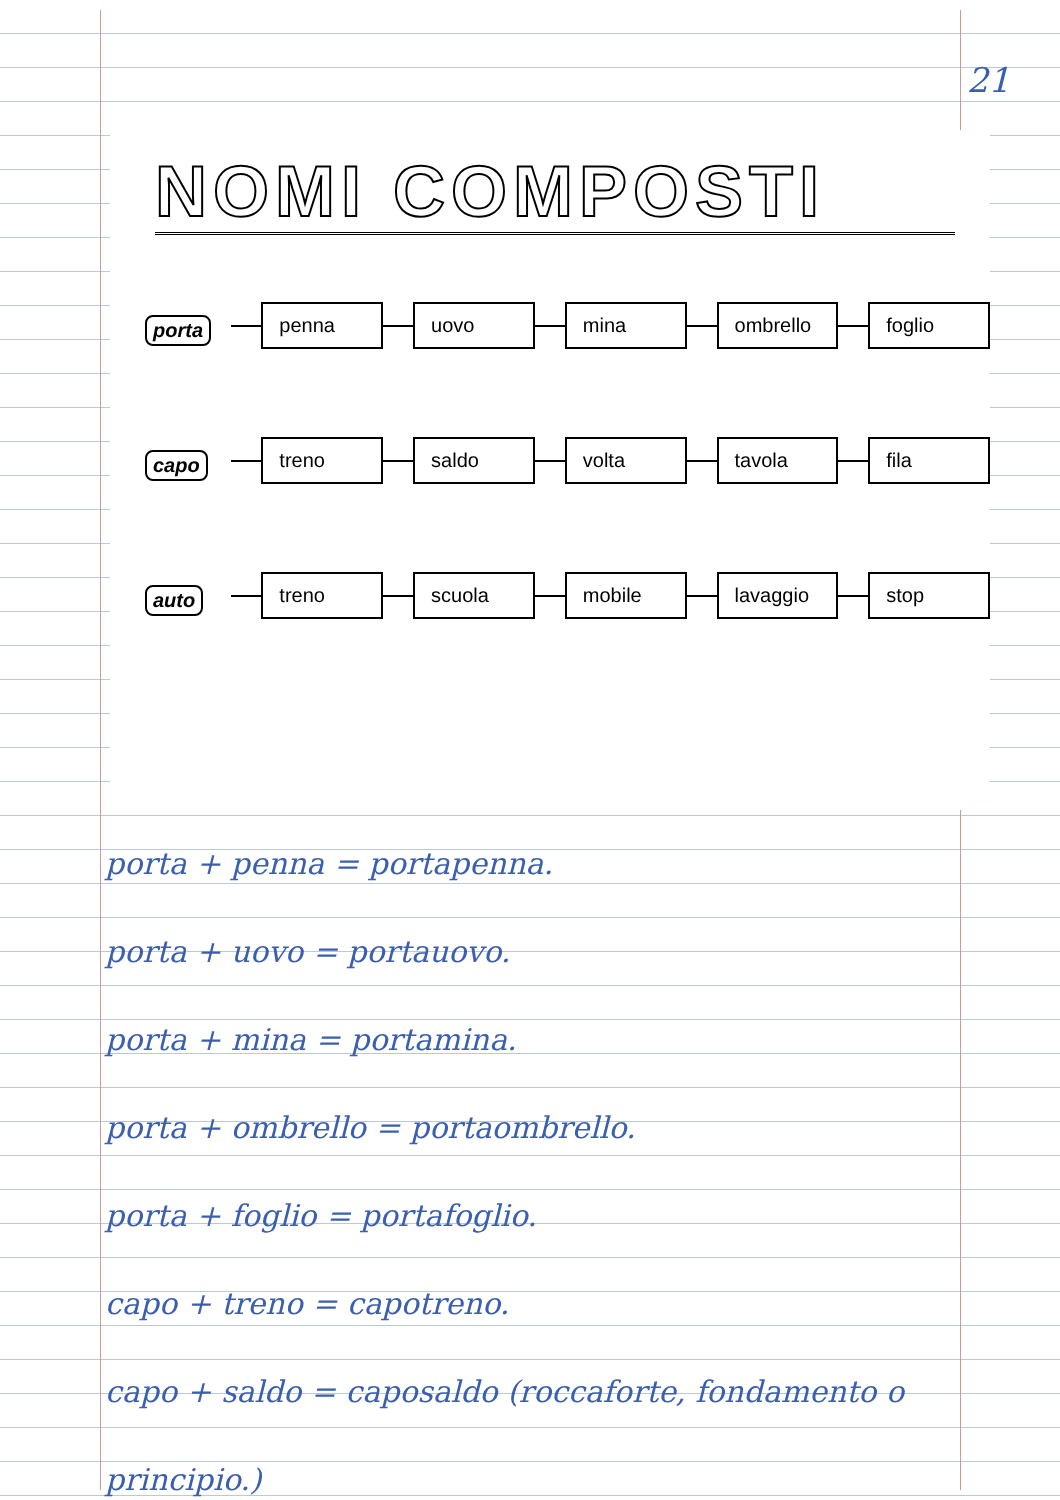21
NOMI COMPOSTI
porta
penna uovo mina ombrello foglio
capo
treno saldo volta tavola fila
auto
treno scuola mobile lavaggio stop
porta + penna = portapenna.
porta + uovo = portauovo.
porta + mina = portamina.
porta + ombrello = portaombrello.
porta + foglio = portafoglio.
capo + treno = capotreno.
capo + saldo = caposaldo (roccaforte, fondamento o principio.)